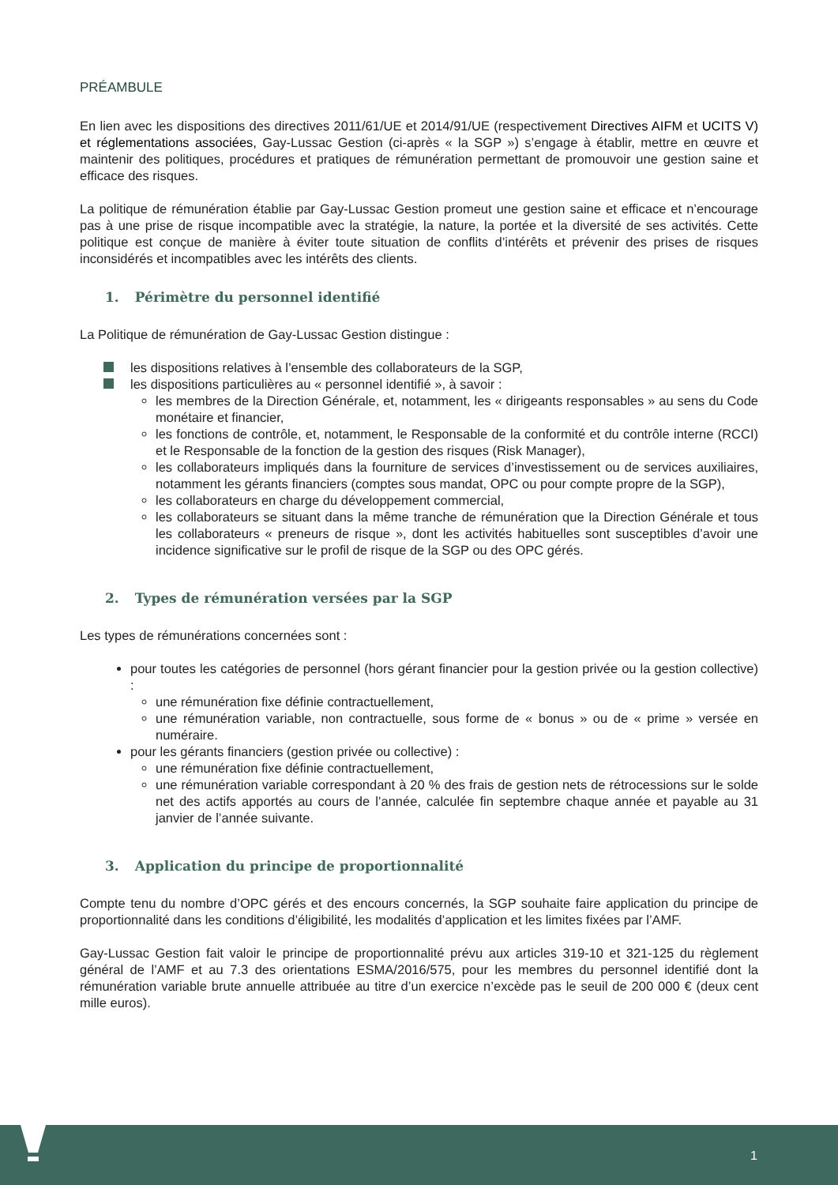PRÉAMBULE
En lien avec les dispositions des directives 2011/61/UE et 2014/91/UE (respectivement Directives AIFM et UCITS V) et réglementations associées, Gay-Lussac Gestion (ci-après « la SGP ») s’engage à établir, mettre en œuvre et maintenir des politiques, procédures et pratiques de rémunération permettant de promouvoir une gestion saine et efficace des risques.
La politique de rémunération établie par Gay-Lussac Gestion promeut une gestion saine et efficace et n’encourage pas à une prise de risque incompatible avec la stratégie, la nature, la portée et la diversité de ses activités. Cette politique est conçue de manière à éviter toute situation de conflits d’intérêts et prévenir des prises de risques inconsidérés et incompatibles avec les intérêts des clients.
1. Périmètre du personnel identifié
La Politique de rémunération de Gay-Lussac Gestion distingue :
les dispositions relatives à l’ensemble des collaborateurs de la SGP,
les dispositions particulières au « personnel identifié », à savoir :
les membres de la Direction Générale, et, notamment, les « dirigeants responsables » au sens du Code monétaire et financier,
les fonctions de contrôle, et, notamment, le Responsable de la conformité et du contrôle interne (RCCI) et le Responsable de la fonction de la gestion des risques (Risk Manager),
les collaborateurs impliqués dans la fourniture de services d’investissement ou de services auxiliaires, notamment les gérants financiers (comptes sous mandat, OPC ou pour compte propre de la SGP),
les collaborateurs en charge du développement commercial,
les collaborateurs se situant dans la même tranche de rémunération que la Direction Générale et tous les collaborateurs « preneurs de risque », dont les activités habituelles sont susceptibles d’avoir une incidence significative sur le profil de risque de la SGP ou des OPC gérés.
2. Types de rémunération versées par la SGP
Les types de rémunérations concernées sont :
pour toutes les catégories de personnel (hors gérant financier pour la gestion privée ou la gestion collective) :
une rémunération fixe définie contractuellement,
une rémunération variable, non contractuelle, sous forme de « bonus » ou de « prime » versée en numéraire.
pour les gérants financiers (gestion privée ou collective) :
une rémunération fixe définie contractuellement,
une rémunération variable correspondant à 20 % des frais de gestion nets de rétrocessions sur le solde net des actifs apportés au cours de l’année, calculée fin septembre chaque année et payable au 31 janvier de l’année suivante.
3. Application du principe de proportionnalité
Compte tenu du nombre d’OPC gérés et des encours concernés, la SGP souhaite faire application du principe de proportionnalité dans les conditions d’éligibilité, les modalités d’application et les limites fixées par l’AMF.
Gay-Lussac Gestion fait valoir le principe de proportionnalité prévu aux articles 319-10 et 321-125 du règlement général de l’AMF et au 7.3 des orientations ESMA/2016/575, pour les membres du personnel identifié dont la rémunération variable brute annuelle attribuée au titre d’un exercice n’excède pas le seuil de 200 000 € (deux cent mille euros).
1